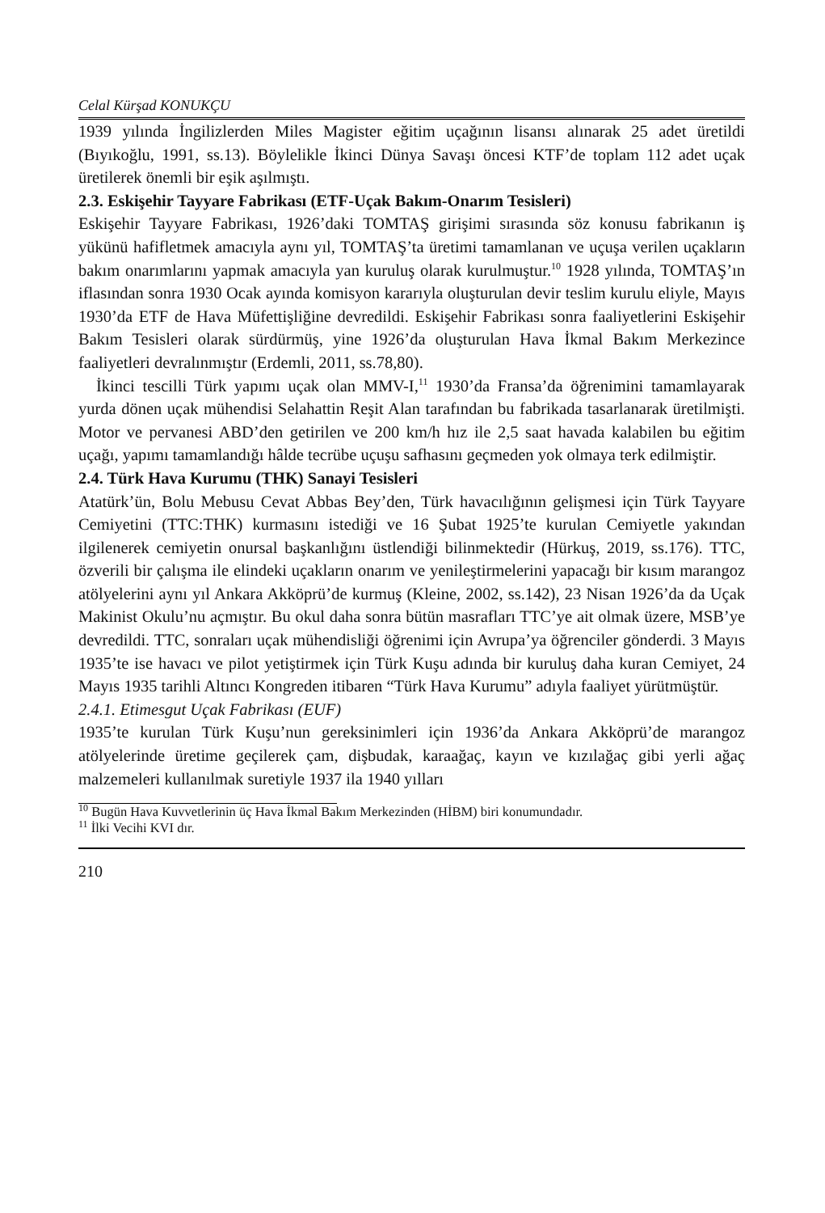Celal Kürşad KONUKÇU
1939 yılında İngilizlerden Miles Magister eğitim uçağının lisansı alınarak 25 adet üretildi (Bıyıkoğlu, 1991, ss.13). Böylelikle İkinci Dünya Savaşı öncesi KTF’de toplam 112 adet uçak üretilerek önemli bir eşik aşılmıştı.
2.3. Eskişehir Tayyare Fabrikası (ETF-Uçak Bakım-Onarım Tesisleri)
Eskişehir Tayyare Fabrikası, 1926’daki TOMTAŞ girişimi sırasında söz konusu fabrikanın iş yükünü hafifletmek amacıyla aynı yıl, TOMTAŞ’ta üretimi tamamlanan ve uçuşa verilen uçakların bakım onarımlarını yapmak amacıyla yan kuruluş olarak kurulmuştur.<sup>10</sup> 1928 yılında, TOMTAŞ’ın iflasından sonra 1930 Ocak ayında komisyon kararıyla oluşturulan devir teslim kurulu eliyle, Mayıs 1930’da ETF de Hava Müfettişliğine devredildi. Eskişehir Fabrikası sonra faaliyetlerini Eskişehir Bakım Tesisleri olarak sürdürmüş, yine 1926’da oluşturulan Hava İkmal Bakım Merkezince faaliyetleri devralınmıştır (Erdemli, 2011, ss.78,80).
İkinci tescilli Türk yapımı uçak olan MMV-I,<sup>11</sup> 1930’da Fransa’da öğrenimini tamamlayarak yurda dönen uçak mühendisi Selahattin Reşit Alan tarafından bu fabrikada tasarlanarak üretilmişti. Motor ve pervanesi ABD’den getirilen ve 200 km/h hız ile 2,5 saat havada kalabilen bu eğitim uçağı, yapımı tamamlandığı hâlde tecrübe uçuşu safhasını geçmeden yok olmaya terk edilmiştir.
2.4. Türk Hava Kurumu (THK) Sanayi Tesisleri
Atatürk’ün, Bolu Mebusu Cevat Abbas Bey’den, Türk havacılığının gelişmesi için Türk Tayyare Cemiyetini (TTC:THK) kurmasını istediği ve 16 Şubat 1925’te kurulan Cemiyetle yakından ilgilenerek cemiyetin onursal başkanlığını üstlendiği bilinmektedir (Hürkuş, 2019, ss.176). TTC, özverili bir çalışma ile elindeki uçakların onarım ve yenileştirmelerini yapacağı bir kısım marangoz atölyelerini aynı yıl Ankara Akköprü’de kurmuş (Kleine, 2002, ss.142), 23 Nisan 1926’da da Uçak Makinist Okulu’nu açmıştır. Bu okul daha sonra bütün masrafları TTC’ye ait olmak üzere, MSB’ye devredildi. TTC, sonraları uçak mühendisliği öğrenimi için Avrupa’ya öğrenciler gönderdi. 3 Mayıs 1935’te ise havacı ve pilot yetiştirmek için Türk Kuşu adında bir kuruluş daha kuran Cemiyet, 24 Mayıs 1935 tarihli Altıncı Kongreden itibaren “Türk Hava Kurumu” adıyla faaliyet yürütmüştür.
2.4.1. Etimesgut Uçak Fabrikası (EUF)
1935’te kurulan Türk Kuşu’nun gereksinimleri için 1936’da Ankara Akköprü’de marangoz atölyelerinde üretime geçilerek çam, dişbudak, karaağaç, kayın ve kızılağaç gibi yerli ağaç malzemeleri kullanılmak suretiyle 1937 ila 1940 yılları
<sup>10</sup> Bugün Hava Kuvvetlerinin üç Hava İkmal Bakım Merkezinden (HİBM) biri konumundadır.
<sup>11</sup> İlki Vecihi KVI dır.
210